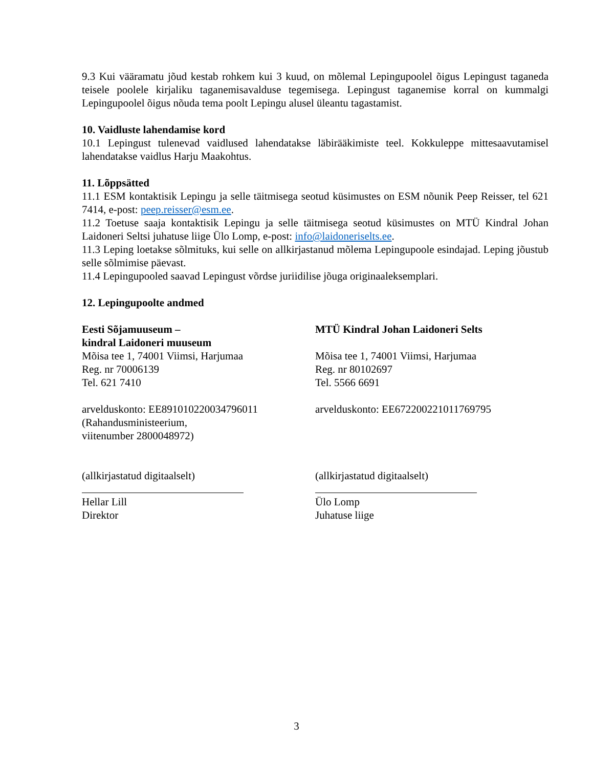9.3 Kui vääramatu jõud kestab rohkem kui 3 kuud, on mõlemal Lepingupoolel õigus Lepingust taganeda teisele poolele kirjaliku taganemisavalduse tegemisega. Lepingust taganemise korral on kummalgi Lepingupoolel õigus nõuda tema poolt Lepingu alusel üleantu tagastamist.
10. Vaidluste lahendamise kord
10.1 Lepingust tulenevad vaidlused lahendatakse läbirääkimiste teel. Kokkuleppe mittesaavutamisel lahendatakse vaidlus Harju Maakohtus.
11. Lõppsätted
11.1 ESM kontaktisik Lepingu ja selle täitmisega seotud küsimustes on ESM nõunik Peep Reisser, tel 621 7414, e-post: peep.reisser@esm.ee.
11.2 Toetuse saaja kontaktisik Lepingu ja selle täitmisega seotud küsimustes on MTÜ Kindral Johan Laidoneri Seltsi juhatuse liige Ülo Lomp, e-post: info@laidoneriselts.ee.
11.3 Leping loetakse sõlmituks, kui selle on allkirjastanud mõlema Lepingupoole esindajad. Leping jõustub selle sõlmimise päevast.
11.4 Lepingupooled saavad Lepingust võrdse juriidilise jõuga originaaleksemplari.
12. Lepingupoolte andmed
Eesti Sõjamuuseum –
kindral Laidoneri muuseum
Mõisa tee 1, 74001 Viimsi, Harjumaa
Reg. nr 70006139
Tel. 621 7410
arvelduskonto: EE891010220034796011
(Rahandusministeerium,
viitenumber 2800048972)
(allkirjastatud digitaalselt)
Hellar Lill
Direktor
MTÜ Kindral Johan Laidoneri Selts
Mõisa tee 1, 74001 Viimsi, Harjumaa
Reg. nr 80102697
Tel. 5566 6691
arvelduskonto: EE672200221011769795
(allkirjastatud digitaalselt)
Ülo Lomp
Juhatuse liige
3